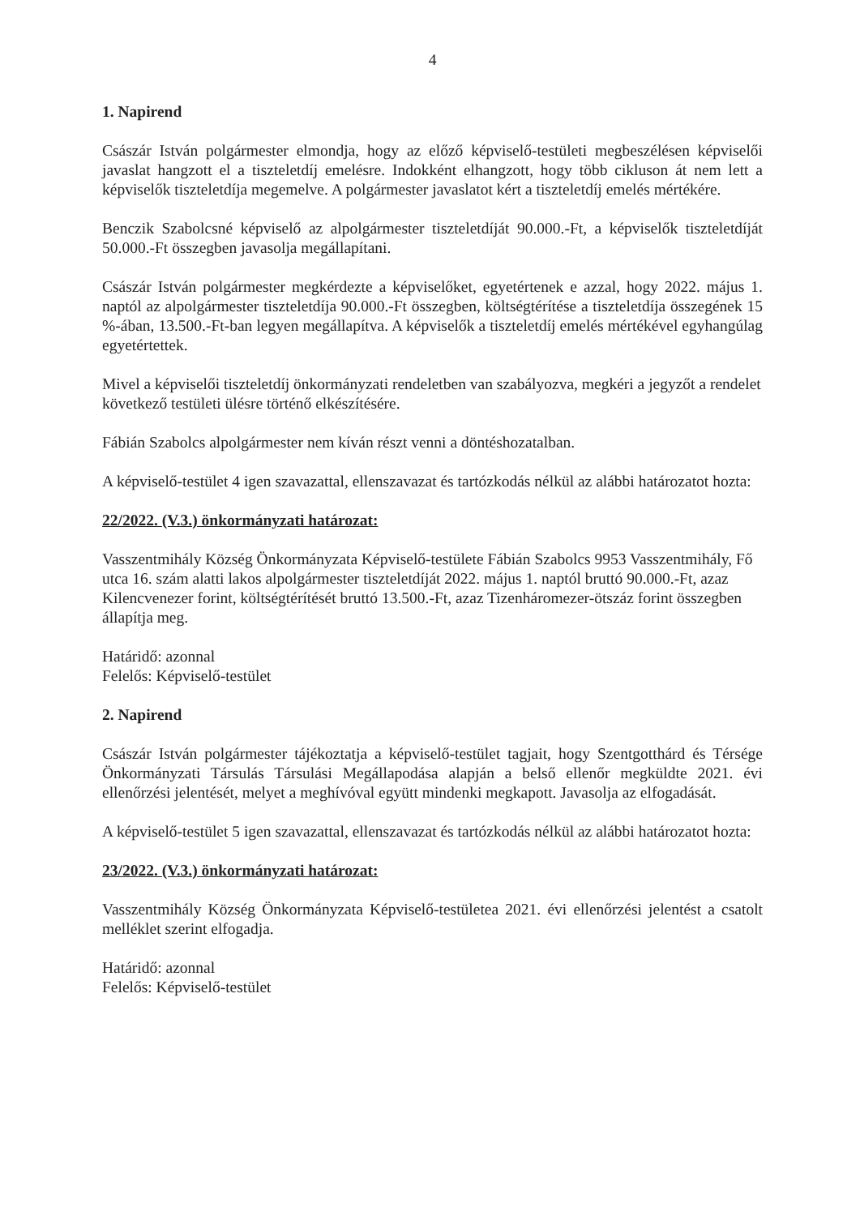4
1. Napirend
Császár István polgármester elmondja, hogy az előző képviselő-testületi megbeszélésen képviselői javaslat hangzott el a tiszteletdíj emelésre. Indokként elhangzott, hogy több cikluson át nem lett a képviselők tiszteletdíja megemelve. A polgármester javaslatot kért a tiszteletdíj emelés mértékére.
Benczik Szabolcsné képviselő az alpolgármester tiszteletdíját 90.000.-Ft, a képviselők tiszteletdíját 50.000.-Ft összegben javasolja megállapítani.
Császár István polgármester megkérdezte a képviselőket, egyetértenek e azzal, hogy 2022. május 1. naptól az alpolgármester tiszteletdíja 90.000.-Ft összegben, költségtérítése a tiszteletdíja összegének 15 %-ában, 13.500.-Ft-ban legyen megállapítva. A képviselők a tiszteletdíj emelés mértékével egyhangúlag egyetértettek.
Mivel a képviselői tiszteletdíj önkormányzati rendeletben van szabályozva, megkéri a jegyzőt a rendelet következő testületi ülésre történő elkészítésére.
Fábián Szabolcs alpolgármester nem kíván részt venni a döntéshozatalban.
A képviselő-testület 4 igen szavazattal, ellenszavazat és tartózkodás nélkül az alábbi határozatot hozta:
22/2022. (V.3.) önkormányzati határozat:
Vasszentmihály Község Önkormányzata Képviselő-testülete Fábián Szabolcs 9953 Vasszentmihály, Fő utca 16. szám alatti lakos alpolgármester tiszteletdíját 2022. május 1. naptól bruttó 90.000.-Ft, azaz Kilencvenezer forint, költségtérítését bruttó 13.500.-Ft, azaz Tizenháromezer-ötszáz forint összegben állapítja meg.
Határidő: azonnal
Felelős: Képviselő-testület
2. Napirend
Császár István polgármester tájékoztatja a képviselő-testület tagjait, hogy Szentgotthárd és Térsége Önkormányzati Társulás Társulási Megállapodása alapján a belső ellenőr megküldte 2021. évi ellenőrzési jelentését, melyet a meghívóval együtt mindenki megkapott. Javasolja az elfogadását.
A képviselő-testület 5 igen szavazattal, ellenszavazat és tartózkodás nélkül az alábbi határozatot hozta:
23/2022. (V.3.) önkormányzati határozat:
Vasszentmihály Község Önkormányzata Képviselő-testületea 2021. évi ellenőrzési jelentést a csatolt melléklet szerint elfogadja.
Határidő: azonnal
Felelős: Képviselő-testület